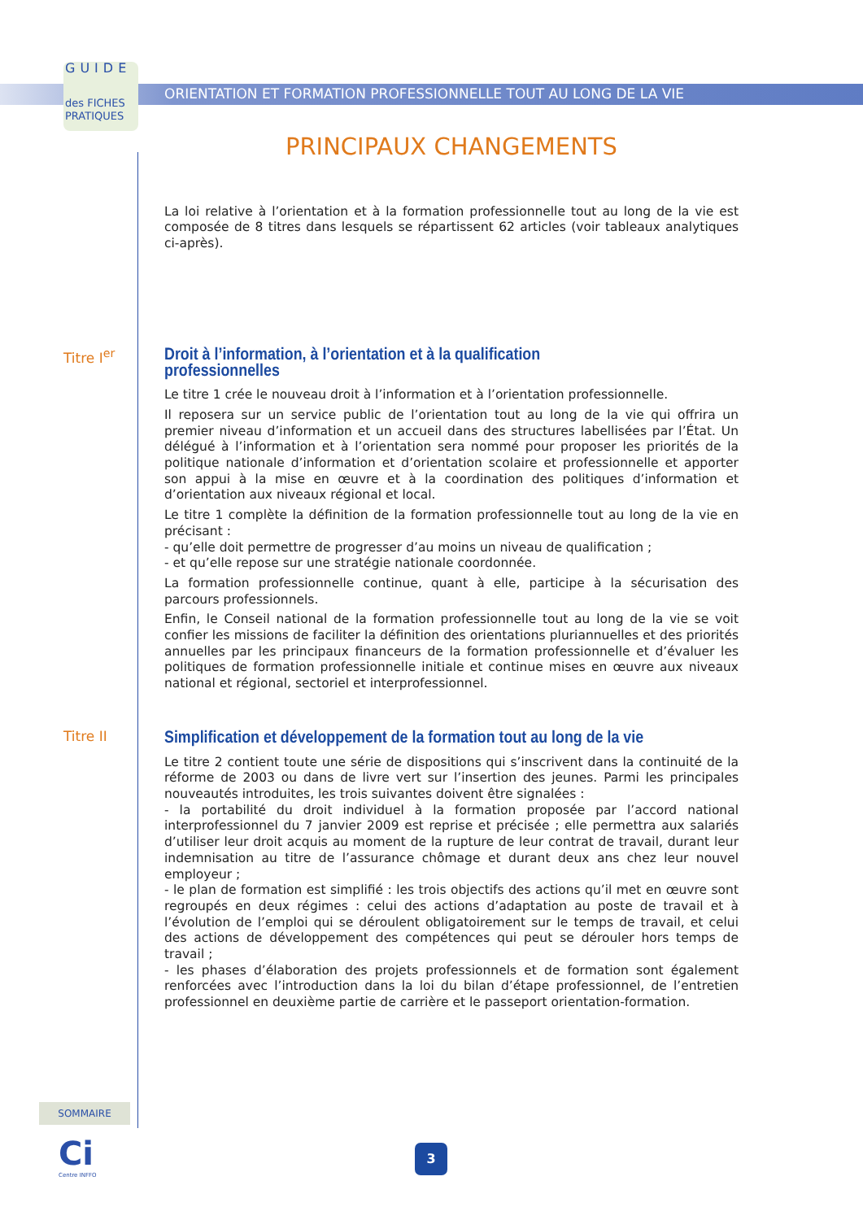GUIDE
des FICHES PRATIQUES
ORIENTATION ET FORMATION PROFESSIONNELLE TOUT AU LONG DE LA VIE
PRINCIPAUX CHANGEMENTS
La loi relative à l’orientation et à la formation professionnelle tout au long de la vie est composée de 8 titres dans lesquels se répartissent 62 articles (voir tableaux analytiques ci-après).
Titre I<sup>er</sup>
Droit à l’information, à l’orientation et à la qualification professionnelles
Le titre 1 crée le nouveau droit à l’information et à l’orientation professionnelle.
Il reposera sur un service public de l’orientation tout au long de la vie qui offrira un premier niveau d’information et un accueil dans des structures labellisées par l’État. Un délégué à l’information et à l’orientation sera nommé pour proposer les priorités de la politique nationale d’information et d’orientation scolaire et professionnelle et apporter son appui à la mise en œuvre et à la coordination des politiques d’information et d’orientation aux niveaux régional et local.
Le titre 1 complète la définition de la formation professionnelle tout au long de la vie en précisant :
- qu’elle doit permettre de progresser d’au moins un niveau de qualification ;
- et qu’elle repose sur une stratégie nationale coordonnée.
La formation professionnelle continue, quant à elle, participe à la sécurisation des parcours professionnels.
Enfin, le Conseil national de la formation professionnelle tout au long de la vie se voit confier les missions de faciliter la définition des orientations pluriannuelles et des priorités annuelles par les principaux financeurs de la formation professionnelle et d’évaluer les politiques de formation professionnelle initiale et continue mises en œuvre aux niveaux national et régional, sectoriel et interprofessionnel.
Titre II
Simplification et développement de la formation tout au long de la vie
Le titre 2 contient toute une série de dispositions qui s’inscrivent dans la continuité de la réforme de 2003 ou dans de livre vert sur l’insertion des jeunes. Parmi les principales nouveautés introduites, les trois suivantes doivent être signalées :
- la portabilité du droit individuel à la formation proposée par l’accord national interprofessionnel du 7 janvier 2009 est reprise et précisée ; elle permettra aux salariés d’utiliser leur droit acquis au moment de la rupture de leur contrat de travail, durant leur indemnisation au titre de l’assurance chômage et durant deux ans chez leur nouvel employeur ;
- le plan de formation est simplifié : les trois objectifs des actions qu’il met en œuvre sont regroupés en deux régimes : celui des actions d’adaptation au poste de travail et à l’évolution de l’emploi qui se déroulent obligatoirement sur le temps de travail, et celui des actions de développement des compétences qui peut se dérouler hors temps de travail ;
- les phases d’élaboration des projets professionnels et de formation sont également renforcées avec l’introduction dans la loi du bilan d’étape professionnel, de l’entretien professionnel en deuxième partie de carrière et le passeport orientation-formation.
SOMMAIRE
Ci
Centre INFFO
3